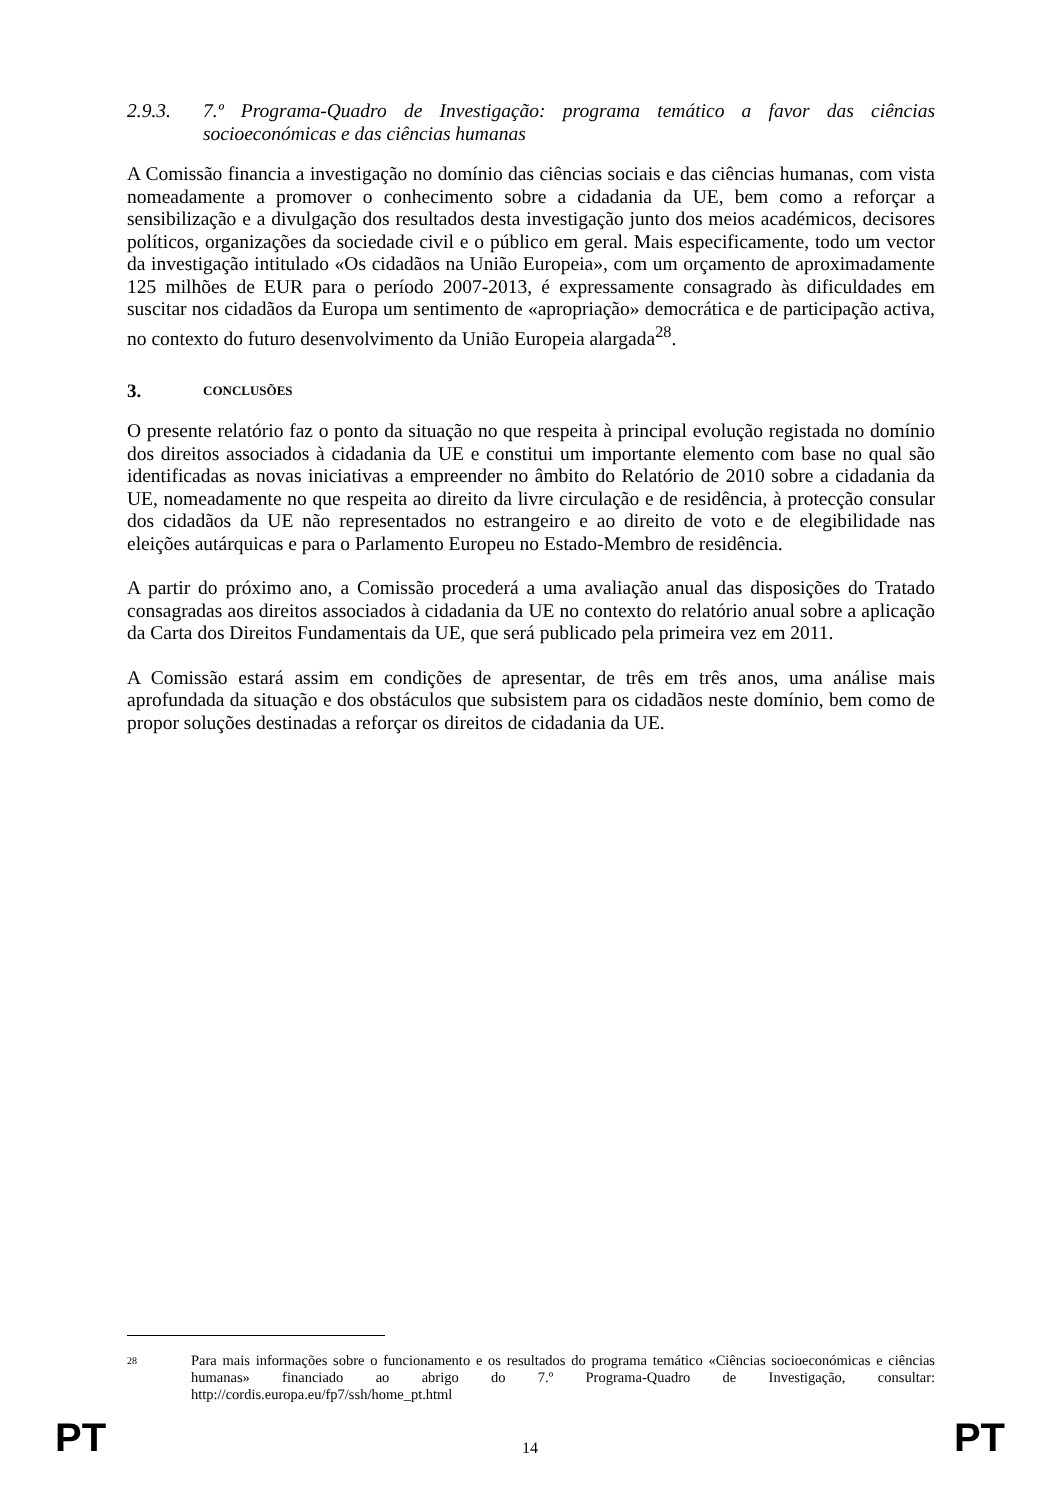2.9.3. 7.º Programa-Quadro de Investigação: programa temático a favor das ciências socioeconómicas e das ciências humanas
A Comissão financia a investigação no domínio das ciências sociais e das ciências humanas, com vista nomeadamente a promover o conhecimento sobre a cidadania da UE, bem como a reforçar a sensibilização e a divulgação dos resultados desta investigação junto dos meios académicos, decisores políticos, organizações da sociedade civil e o público em geral. Mais especificamente, todo um vector da investigação intitulado «Os cidadãos na União Europeia», com um orçamento de aproximadamente 125 milhões de EUR para o período 2007-2013, é expressamente consagrado às dificuldades em suscitar nos cidadãos da Europa um sentimento de «apropriação» democrática e de participação activa, no contexto do futuro desenvolvimento da União Europeia alargada<sup>28</sup>.
3. CONCLUSÕES
O presente relatório faz o ponto da situação no que respeita à principal evolução registada no domínio dos direitos associados à cidadania da UE e constitui um importante elemento com base no qual são identificadas as novas iniciativas a empreender no âmbito do Relatório de 2010 sobre a cidadania da UE, nomeadamente no que respeita ao direito da livre circulação e de residência, à protecção consular dos cidadãos da UE não representados no estrangeiro e ao direito de voto e de elegibilidade nas eleições autárquicas e para o Parlamento Europeu no Estado-Membro de residência.
A partir do próximo ano, a Comissão procederá a uma avaliação anual das disposições do Tratado consagradas aos direitos associados à cidadania da UE no contexto do relatório anual sobre a aplicação da Carta dos Direitos Fundamentais da UE, que será publicado pela primeira vez em 2011.
A Comissão estará assim em condições de apresentar, de três em três anos, uma análise mais aprofundada da situação e dos obstáculos que subsistem para os cidadãos neste domínio, bem como de propor soluções destinadas a reforçar os direitos de cidadania da UE.
28 Para mais informações sobre o funcionamento e os resultados do programa temático «Ciências socioeconómicas e ciências humanas» financiado ao abrigo do 7.º Programa-Quadro de Investigação, consultar: http://cordis.europa.eu/fp7/ssh/home_pt.html
PT 14 PT